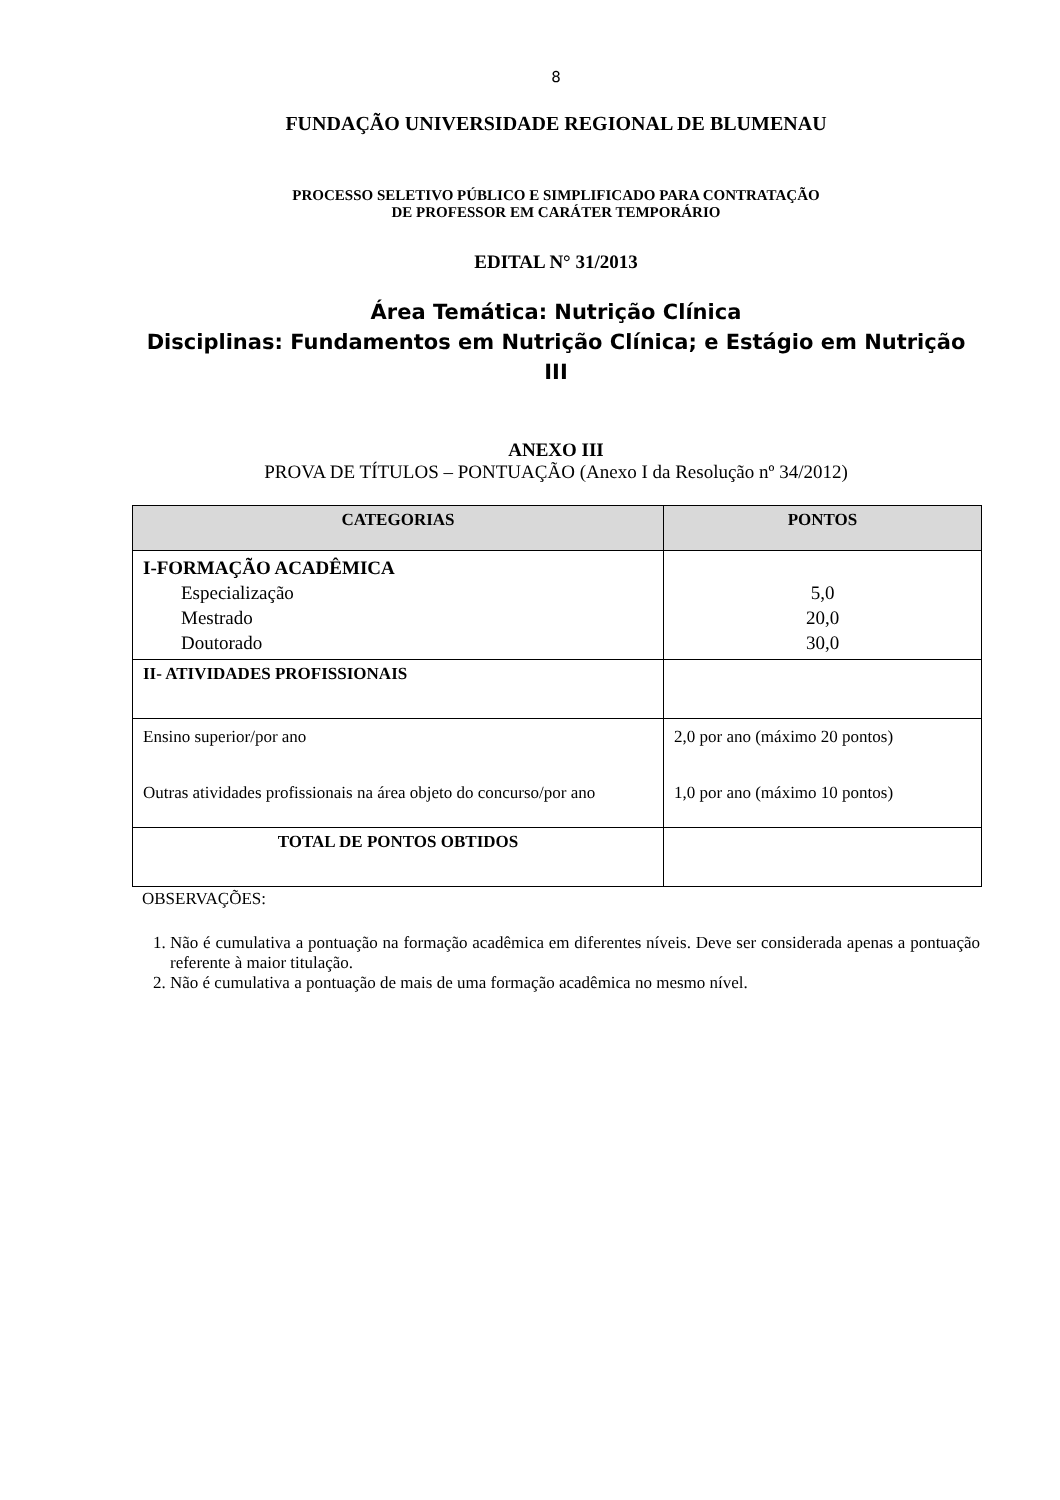8
FUNDAÇÃO UNIVERSIDADE REGIONAL DE BLUMENAU
PROCESSO SELETIVO PÚBLICO E SIMPLIFICADO PARA CONTRATAÇÃO
DE PROFESSOR EM CARÁTER TEMPORÁRIO
EDITAL N° 31/2013
Área Temática: Nutrição Clínica
Disciplinas: Fundamentos em Nutrição Clínica; e Estágio em Nutrição III
ANEXO III
PROVA DE TÍTULOS – PONTUAÇÃO (Anexo I da Resolução nº 34/2012)
| CATEGORIAS | PONTOS |
| --- | --- |
| I-FORMAÇÃO ACADÊMICA Especialização Mestrado Doutorado | 5,0 20,0 30,0 |
| II- ATIVIDADES PROFISSIONAIS | |
| Ensino superior/por ano Outras atividades profissionais na área objeto do concurso/por ano | 2,0 por ano (máximo 20 pontos) 1,0 por ano (máximo 10 pontos) |
| TOTAL DE PONTOS OBTIDOS | |
OBSERVAÇÕES:
1. Não é cumulativa a pontuação na formação acadêmica em diferentes níveis. Deve ser considerada apenas a pontuação referente à maior titulação.
2. Não é cumulativa a pontuação de mais de uma formação acadêmica no mesmo nível.